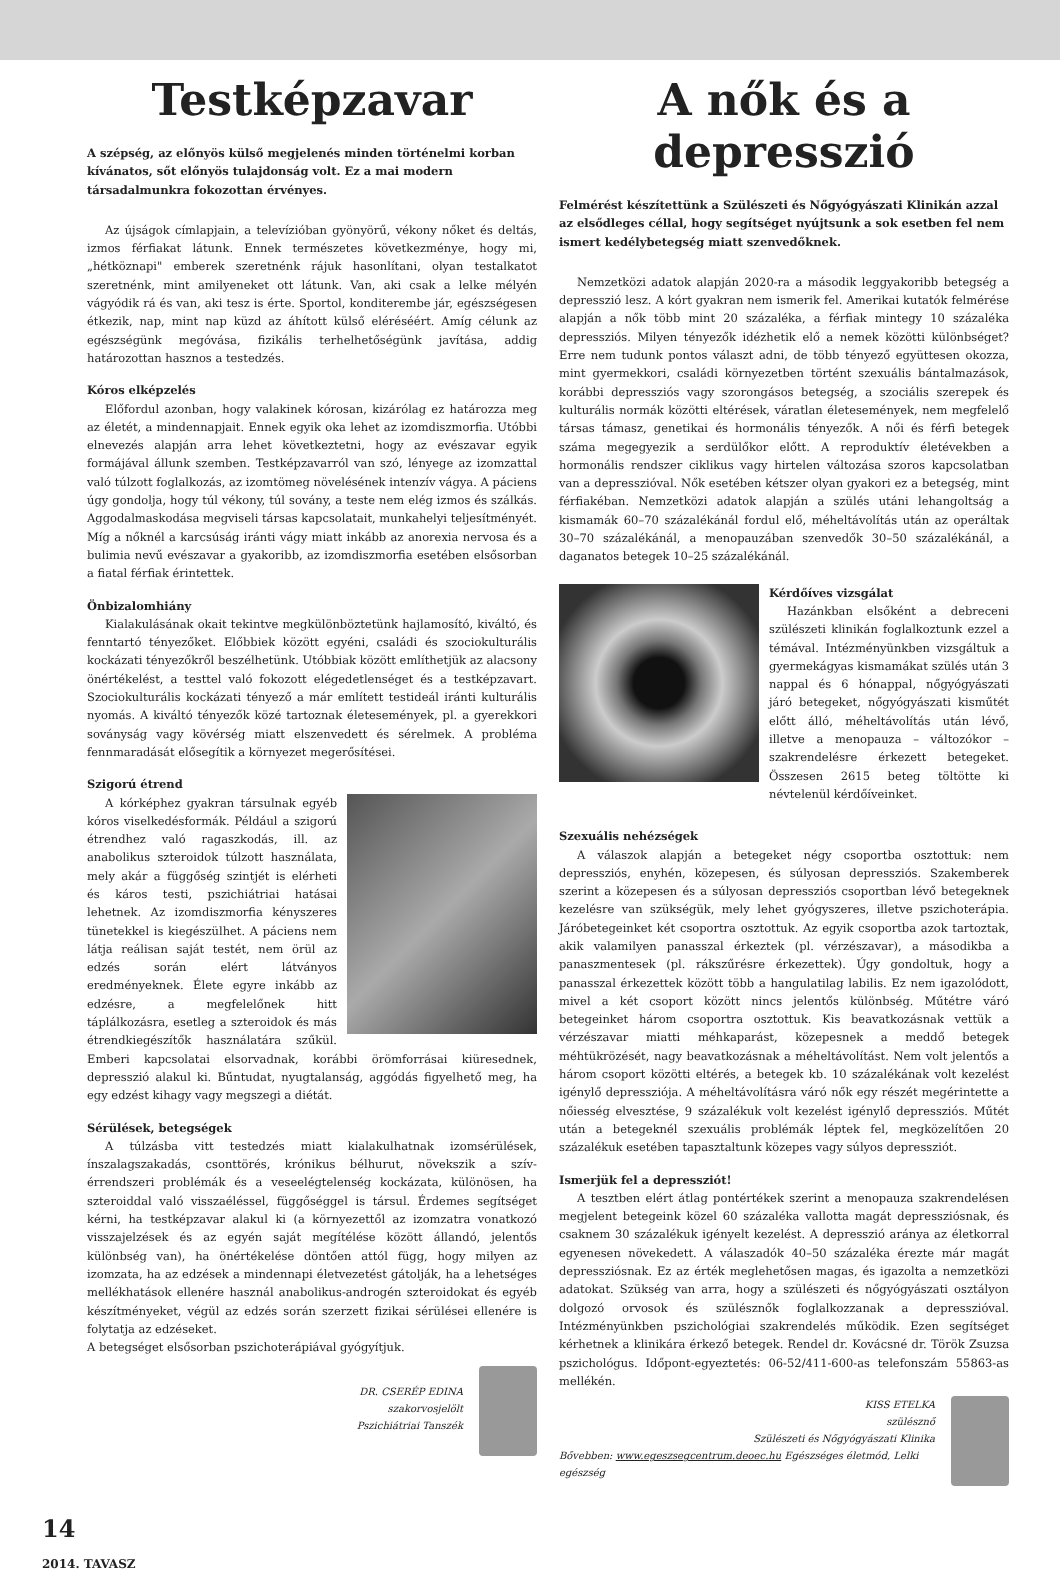Testképzavar
A szépség, az előnyös külső megjelenés minden történelmi korban kívánatos, sőt előnyös tulajdonság volt. Ez a mai modern társadalmunkra fokozottan érvényes.
Az újságok címlapjain, a televízióban gyönyörű, vékony nőket és deltás, izmos férfiakat látunk. Ennek természetes következménye, hogy mi, „hétköznapi" emberek szeretnénk rájuk hasonlítani, olyan testalkatot szeretnénk, mint amilyeneket ott látunk. Van, aki csak a lelke mélyén vágyódik rá és van, aki tesz is érte. Sportol, konditerembe jár, egészségesen étkezik, nap, mint nap küzd az áhított külső eléréséért. Amíg célunk az egészségünk megóvása, fizikális terhelhetőségünk javítása, addig határozottan hasznos a testedzés.
Kóros elképzelés
Előfordul azonban, hogy valakinek kórosan, kizárólag ez határozza meg az életét, a mindennapjait. Ennek egyik oka lehet az izomdiszmorfia. Utóbbi elnevezés alapján arra lehet következtetni, hogy az evészavar egyik formájával állunk szemben. Testképzavarról van szó, lényege az izomzattal való túlzott foglalkozás, az izomtömeg növelésének intenzív vágya. A páciens úgy gondolja, hogy túl vékony, túl sovány, a teste nem elég izmos és szálkás. Aggodalmaskodása megviseli társas kapcsolatait, munkahelyi teljesítményét. Míg a nőknél a karcsúság iránti vágy miatt inkább az anorexia nervosa és a bulimia nevű evészavar a gyakoribb, az izomdiszmorfia esetében elsősorban a fiatal férfiak érintettek.
Önbizalomhiány
Kialakulásának okait tekintve megkülönböztetünk hajlamosító, kiváltó, és fenntartó tényezőket. Előbbiek között egyéni, családi és szociokulturális kockázati tényezőkről beszélhetünk. Utóbbiak között említhetjük az alacsony önértékelést, a testtel való fokozott elégedetlenséget és a testképzavart. Szociokulturális kockázati tényező a már említett testideál iránti kulturális nyomás. A kiváltó tényezők közé tartoznak életesemények, pl. a gyerekkori soványság vagy kövérség miatt elszenvedett és sérelmek. A probléma fennmaradását elősegítik a környezet megerősítései.
Szigorú étrend
A kórképhez gyakran társulnak egyéb kóros viselkedésformák. Például a szigorú étrendhez való ragaszkodás, ill. az anabolikus szteroidok túlzott használata, mely akár a függőség szintjét is elérheti és káros testi, pszichiátriai hatásai lehetnek. Az izomdiszmorfia kényszeres tünetekkel is kiegészülhet. A páciens nem látja reálisan saját testét, nem örül az edzés során elért látványos eredményeknek. Élete egyre inkább az edzésre, a megfelelőnek hitt táplálkozásra, esetleg a szteroidok és más étrendkiegészítők használatára szűkül. Emberi kapcsolatai elsorvadnak, korábbi örömforrásai kiüresednek, depresszió alakul ki. Bűntudat, nyugtalanság, aggódás figyelhető meg, ha egy edzést kihagy vagy megszegi a diétát.
Sérülések, betegségek
A túlzásba vitt testedzés miatt kialakulhatnak izomsérülések, ínszalagszakadás, csonttörés, krónikus bélhurut, növekszik a szív-érrendszeri problémák és a veseelégtelenség kockázata, különösen, ha szteroiddal való visszaéléssel, függőséggel is társul. Érdemes segítséget kérni, ha testképzavar alakul ki (a környezettől az izomzatra vonatkozó visszajelzések és az egyén saját megítélése között állandó, jelentős különbség van), ha önértékelése döntően attól függ, hogy milyen az izomzata, ha az edzések a mindennapi életvezetést gátolják, ha a lehetséges mellékhatások ellenére használ anabolikus-androgén szteroidokat és egyéb készítményeket, végül az edzés során szerzett fizikai sérülései ellenére is folytatja az edzéseket.
A betegséget elsősorban pszichoterápiával gyógyítjuk.
DR. CSERÉP EDINA
szakorvosjelölt
Pszichiátriai Tanszék
A nők és a depresszió
Felmérést készítettünk a Szülészeti és Nőgyógyászati Klinikán azzal az elsődleges céllal, hogy segítséget nyújtsunk a sok esetben fel nem ismert kedélybetegség miatt szenvedőknek.
Nemzetközi adatok alapján 2020-ra a második leggyakoribb betegség a depresszió lesz. A kórt gyakran nem ismerik fel. Amerikai kutatók felmérése alapján a nők több mint 20 százaléka, a férfiak mintegy 10 százaléka depressziós. Milyen tényezők idézhetik elő a nemek közötti különbséget? Erre nem tudunk pontos választ adni, de több tényező együttesen okozza, mint gyermekkori, családi környezetben történt szexuális bántalmazások, korábbi depressziós vagy szorongásos betegség, a szociális szerepek és kulturális normák közötti eltérések, váratlan életesemények, nem megfelelő társas támasz, genetikai és hormonális tényezők. A női és férfi betegek száma megegyezik a serdülőkor előtt. A reproduktív életévekben a hormonális rendszer ciklikus vagy hirtelen változása szoros kapcsolatban van a depresszióval. Nők esetében kétszer olyan gyakori ez a betegség, mint férfiakéban. Nemzetközi adatok alapján a szülés utáni lehangoltság a kismamák 60–70 százalékánál fordul elő, méheltávolítás után az operáltak 30–70 százalékánál, a menopauzában szenvedők 30–50 százalékánál, a daganatos betegek 10–25 százalékánál.
Kérdőíves vizsgálat
Hazánkban elsőként a debreceni szülészeti klinikán foglalkoztunk ezzel a témával. Intézményünkben vizsgáltuk a gyermekágyas kismamákat szülés után 3 nappal és 6 hónappal, nőgyógyászati járó betegeket, nőgyógyászati kisműtét előtt álló, méheltávolítás után lévő, illetve a menopauza – változókor – szakrendelésre érkezett betegeket. Összesen 2615 beteg töltötte ki névtelenül kérdőíveinket.
Szexuális nehézségek
A válaszok alapján a betegeket négy csoportba osztottuk: nem depressziós, enyhén, közepesen, és súlyosan depressziós. Szakemberek szerint a közepesen és a súlyosan depressziós csoportban lévő betegeknek kezelésre van szükségük, mely lehet gyógyszeres, illetve pszichoterápia. Járóbetegeinket két csoportra osztottuk. Az egyik csoportba azok tartoztak, akik valamilyen panasszal érkeztek (pl. vérzészavar), a másodikba a panaszmentesek (pl. rákszűrésre érkezettek). Úgy gondoltuk, hogy a panasszal érkezettek között több a hangulatilag labilis. Ez nem igazolódott, mivel a két csoport között nincs jelentős különbség. Műtétre váró betegeinket három csoportra osztottuk. Kis beavatkozásnak vettük a vérzészavar miatti méhkaparást, közepesnek a meddő betegek méhtükrözését, nagy beavatkozásnak a méheltávolítást. Nem volt jelentős a három csoport közötti eltérés, a betegek kb. 10 százalékának volt kezelést igénylő depressziója. A méheltávolításra váró nők egy részét megérintette a nőiesség elvesztése, 9 százalékuk volt kezelést igénylő depressziós. Műtét után a betegeknél szexuális problémák léptek fel, megközelítően 20 százalékuk esetében tapasztaltunk közepes vagy súlyos depressziót.
Ismerjük fel a depressziót!
A tesztben elért átlag pontértékek szerint a menopauza szakrendelésen megjelent betegeink közel 60 százaléka vallotta magát depressziósnak, és csaknem 30 százalékuk igényelt kezelést. A depresszió aránya az életkorral egyenesen növekedett. A válaszadók 40–50 százaléka érezte már magát depressziósnak. Ez az érték meglehetősen magas, és igazolta a nemzetközi adatokat. Szükség van arra, hogy a szülészeti és nőgyógyászati osztályon dolgozó orvosok és szülésznők foglalkozzanak a depresszióval. Intézményünkben pszichológiai szakrendelés működik. Ezen segítséget kérhetnek a klinikára érkező betegek. Rendel dr. Kovácsné dr. Török Zsuzsa pszichológus. Időpont-egyeztetés: 06-52/411-600-as telefonszám 55863-as mellékén.
KISS ETELKA
szülésznő
Szülészeti és Nőgyógyászati Klinika
Bővebben: www.egeszsegcentrum.deoec.hu Egészséges életmód, Lelki egészség
14
2014. TAVASZ